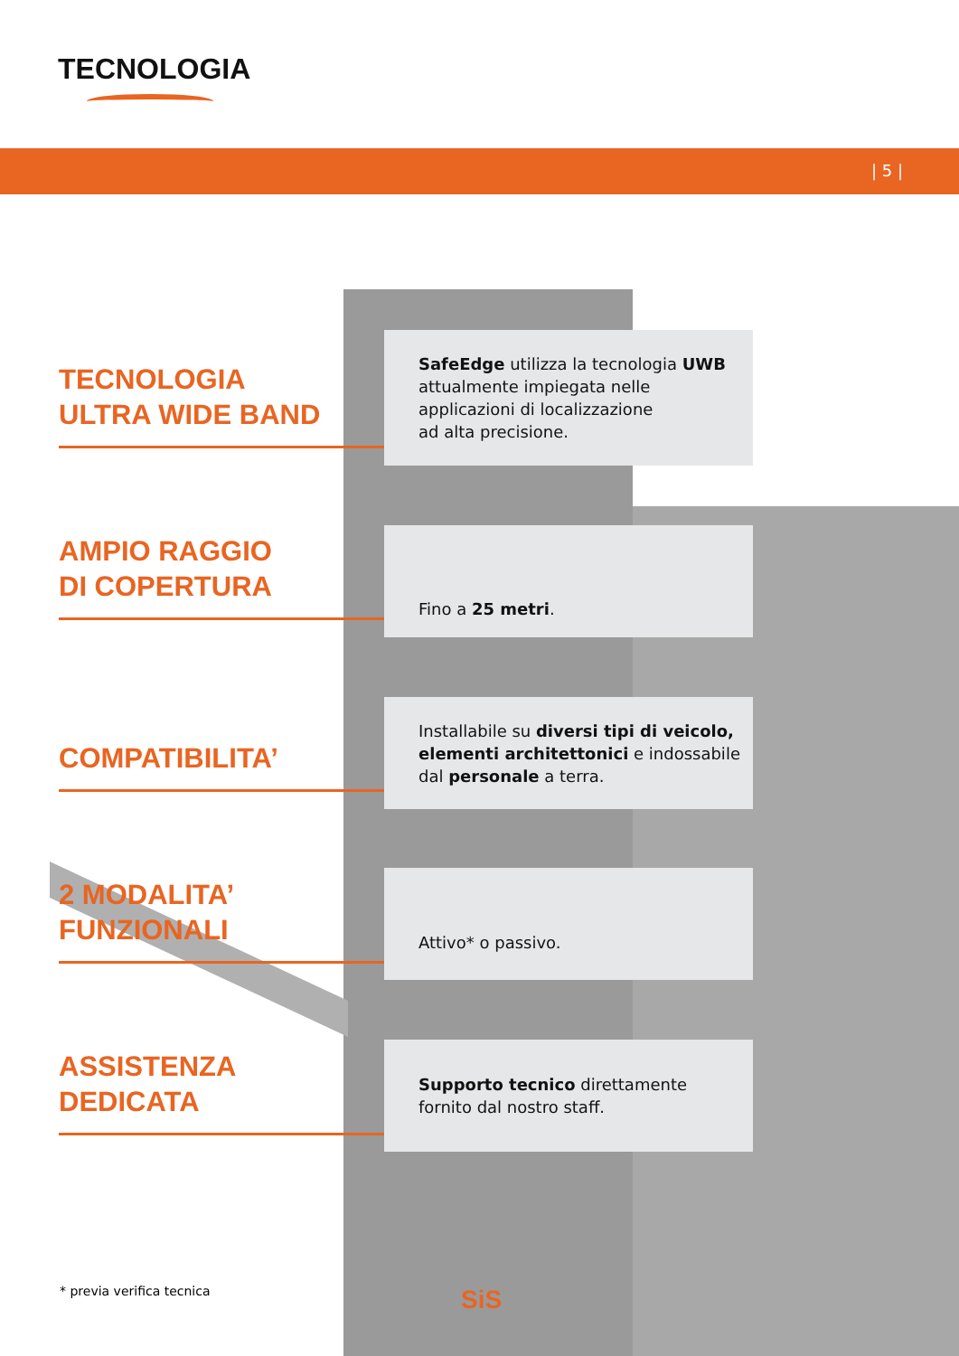TECNOLOGIA
| 5 |
TECNOLOGIA
ULTRA WIDE BAND
SafeEdge utilizza la tecnologia UWB
attualmente impiegata nelle
applicazioni di localizzazione
ad alta precisione.
AMPIO RAGGIO
DI COPERTURA
Fino a 25 metri.
COMPATIBILITA’
Installabile su diversi tipi di veicolo, elementi architettonici e indossabile dal personale a terra.
2 MODALITA’
FUNZIONALI
Attivo* o passivo.
ASSISTENZA
DEDICATA
Supporto tecnico direttamente
fornito dal nostro staff.
* previa verifica tecnica SiS